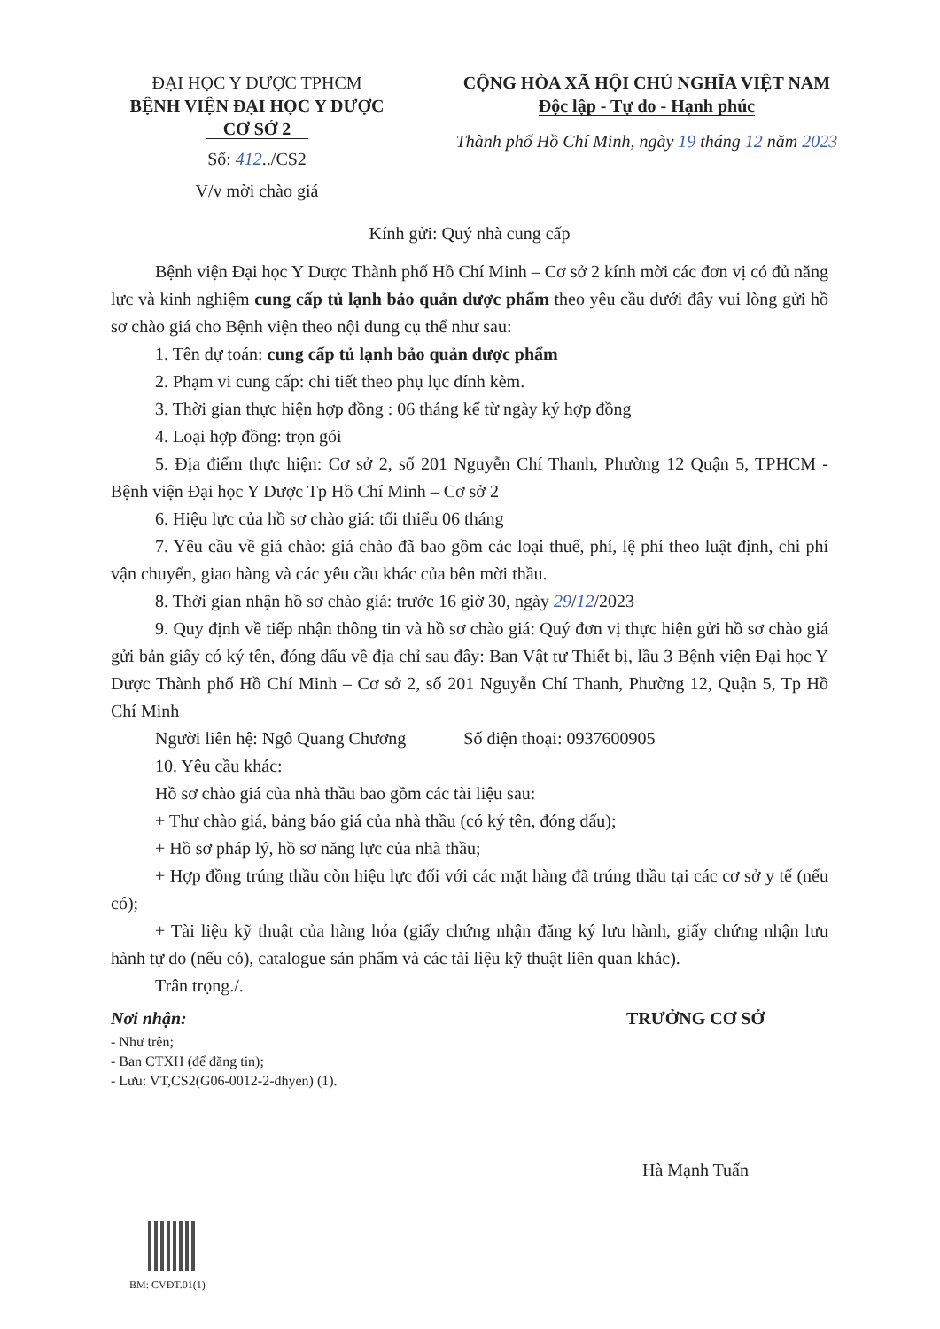ĐẠI HỌC Y DƯỢC TPHCM
BỆNH VIỆN ĐẠI HỌC Y DƯỢC
CƠ SỞ 2
Số: 412../CS2
V/v mời chào giá
CỘNG HÒA XÃ HỘI CHỦ NGHĨA VIỆT NAM
Độc lập - Tự do - Hạnh phúc
Thành phố Hồ Chí Minh, ngày 19 tháng 12 năm 2023
Kính gửi: Quý nhà cung cấp
Bệnh viện Đại học Y Dược Thành phố Hồ Chí Minh – Cơ sở 2 kính mời các đơn vị có đủ năng lực và kinh nghiệm cung cấp tủ lạnh bảo quản dược phẩm theo yêu cầu dưới đây vui lòng gửi hồ sơ chào giá cho Bệnh viện theo nội dung cụ thể như sau:
1. Tên dự toán: cung cấp tủ lạnh bảo quản dược phẩm
2. Phạm vi cung cấp: chi tiết theo phụ lục đính kèm.
3. Thời gian thực hiện hợp đồng : 06 tháng kể từ ngày ký hợp đồng
4. Loại hợp đồng: trọn gói
5. Địa điểm thực hiện: Cơ sở 2, số 201 Nguyễn Chí Thanh, Phường 12 Quận 5, TPHCM - Bệnh viện Đại học Y Dược Tp Hồ Chí Minh – Cơ sở 2
6. Hiệu lực của hồ sơ chào giá: tối thiểu 06 tháng
7. Yêu cầu về giá chào: giá chào đã bao gồm các loại thuế, phí, lệ phí theo luật định, chi phí vận chuyển, giao hàng và các yêu cầu khác của bên mời thầu.
8. Thời gian nhận hồ sơ chào giá: trước 16 giờ 30, ngày 29/12/2023
9. Quy định về tiếp nhận thông tin và hồ sơ chào giá: Quý đơn vị thực hiện gửi hồ sơ chào giá gửi bản giấy có ký tên, đóng dấu về địa chỉ sau đây: Ban Vật tư Thiết bị, lầu 3 Bệnh viện Đại học Y Dược Thành phố Hồ Chí Minh – Cơ sở 2, số 201 Nguyễn Chí Thanh, Phường 12, Quận 5, Tp Hồ Chí Minh
Người liên hệ: Ngô Quang Chương Số điện thoại: 0937600905
10. Yêu cầu khác:
Hồ sơ chào giá của nhà thầu bao gồm các tài liệu sau:
+ Thư chào giá, bảng báo giá của nhà thầu (có ký tên, đóng dấu);
+ Hồ sơ pháp lý, hồ sơ năng lực của nhà thầu;
+ Hợp đồng trúng thầu còn hiệu lực đối với các mặt hàng đã trúng thầu tại các cơ sở y tế (nếu có);
+ Tài liệu kỹ thuật của hàng hóa (giấy chứng nhận đăng ký lưu hành, giấy chứng nhận lưu hành tự do (nếu có), catalogue sản phẩm và các tài liệu kỹ thuật liên quan khác).
Trân trọng./.
Nơi nhận:
- Như trên;
- Ban CTXH (để đăng tin);
- Lưu: VT,CS2(G06-0012-2-dhyen) (1).
TRƯỞNG CƠ SỞ
Hà Mạnh Tuấn
BM: CVĐT.01(1)